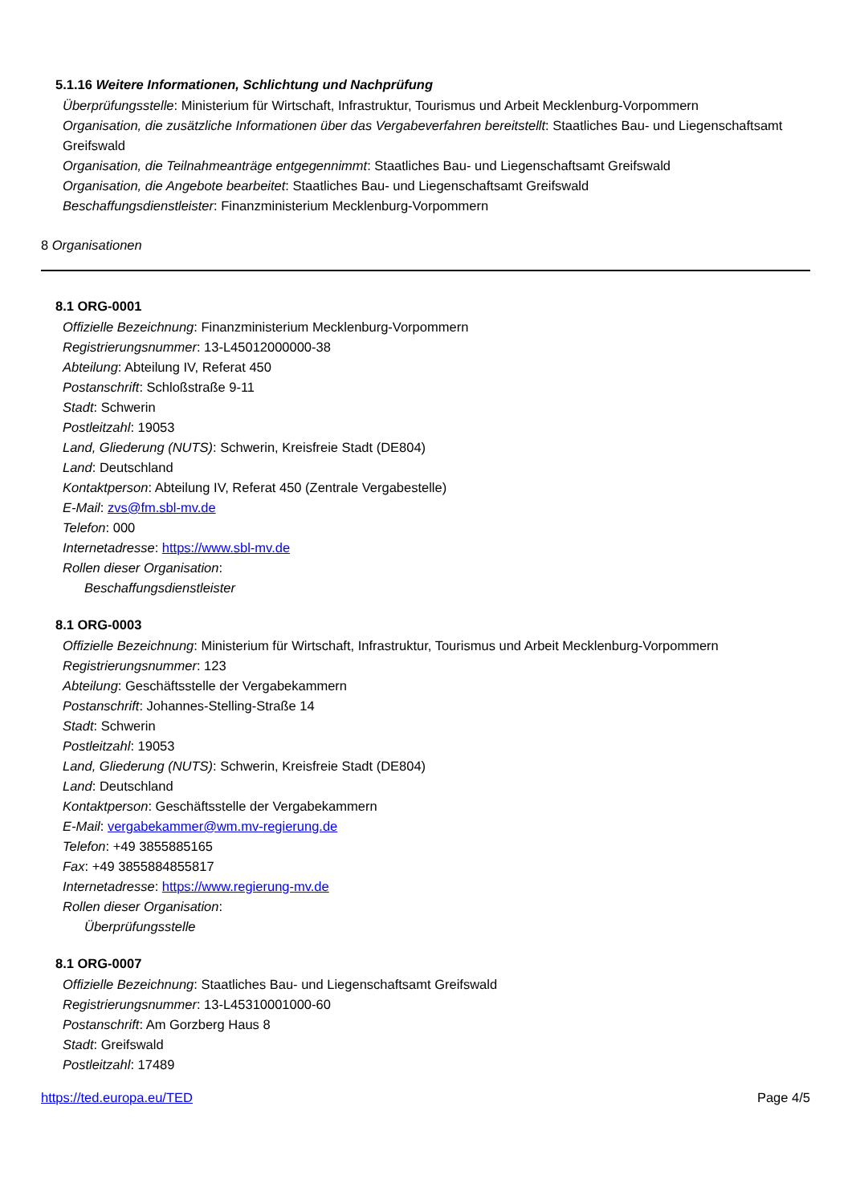5.1.16 Weitere Informationen, Schlichtung und Nachprüfung
Überprüfungsstelle: Ministerium für Wirtschaft, Infrastruktur, Tourismus und Arbeit Mecklenburg-Vorpommern
Organisation, die zusätzliche Informationen über das Vergabeverfahren bereitstellt: Staatliches Bau- und Liegenschaftsamt Greifswald
Organisation, die Teilnahmeanträge entgegennimmt: Staatliches Bau- und Liegenschaftsamt Greifswald
Organisation, die Angebote bearbeitet: Staatliches Bau- und Liegenschaftsamt Greifswald
Beschaffungsdienstleister: Finanzministerium Mecklenburg-Vorpommern
8 Organisationen
8.1 ORG-0001
Offizielle Bezeichnung: Finanzministerium Mecklenburg-Vorpommern
Registrierungsnummer: 13-L45012000000-38
Abteilung: Abteilung IV, Referat 450
Postanschrift: Schloßstraße 9-11
Stadt: Schwerin
Postleitzahl: 19053
Land, Gliederung (NUTS): Schwerin, Kreisfreie Stadt (DE804)
Land: Deutschland
Kontaktperson: Abteilung IV, Referat 450 (Zentrale Vergabestelle)
E-Mail: zvs@fm.sbl-mv.de
Telefon: 000
Internetadresse: https://www.sbl-mv.de
Rollen dieser Organisation:
Beschaffungsdienstleister
8.1 ORG-0003
Offizielle Bezeichnung: Ministerium für Wirtschaft, Infrastruktur, Tourismus und Arbeit Mecklenburg-Vorpommern
Registrierungsnummer: 123
Abteilung: Geschäftsstelle der Vergabekammern
Postanschrift: Johannes-Stelling-Straße 14
Stadt: Schwerin
Postleitzahl: 19053
Land, Gliederung (NUTS): Schwerin, Kreisfreie Stadt (DE804)
Land: Deutschland
Kontaktperson: Geschäftsstelle der Vergabekammern
E-Mail: vergabekammer@wm.mv-regierung.de
Telefon: +49 3855885165
Fax: +49 3855884855817
Internetadresse: https://www.regierung-mv.de
Rollen dieser Organisation:
Überprüfungsstelle
8.1 ORG-0007
Offizielle Bezeichnung: Staatliches Bau- und Liegenschaftsamt Greifswald
Registrierungsnummer: 13-L45310001000-60
Postanschrift: Am Gorzberg Haus 8
Stadt: Greifswald
Postleitzahl: 17489
https://ted.europa.eu/TED Page 4/5